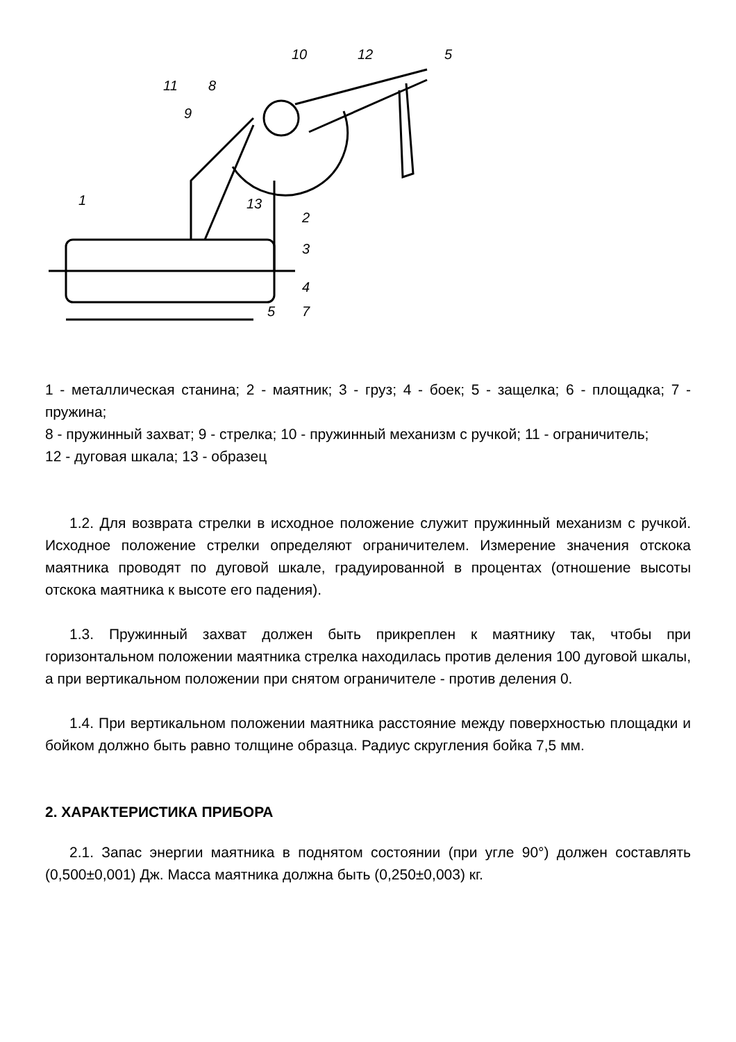10
12
5
11
8
9
1
13
2
3
4
5
7
1 - металлическая станина; 2 - маятник; 3 - груз; 4 - боек; 5 - защелка; 6 - площадка; 7 - пружина;
8 - пружинный захват; 9 - стрелка; 10 - пружинный механизм с ручкой; 11 - ограничитель;
12 - дуговая шкала; 13 - образец
1.2. Для возврата стрелки в исходное положение служит пружинный механизм с ручкой. Исходное положение стрелки определяют ограничителем. Измерение значения отскока маятника проводят по дуговой шкале, градуированной в процентах (отношение высоты отскока маятника к высоте его падения).
1.3. Пружинный захват должен быть прикреплен к маятнику так, чтобы при горизонтальном положении маятника стрелка находилась против деления 100 дуговой шкалы, а при вертикальном положении при снятом ограничителе - против деления 0.
1.4. При вертикальном положении маятника расстояние между поверхностью площадки и бойком должно быть равно толщине образца. Радиус скругления бойка 7,5 мм.
2. ХАРАКТЕРИСТИКА ПРИБОРА
2.1. Запас энергии маятника в поднятом состоянии (при угле 90°) должен составлять (0,500±0,001) Дж. Масса маятника должна быть (0,250±0,003) кг.